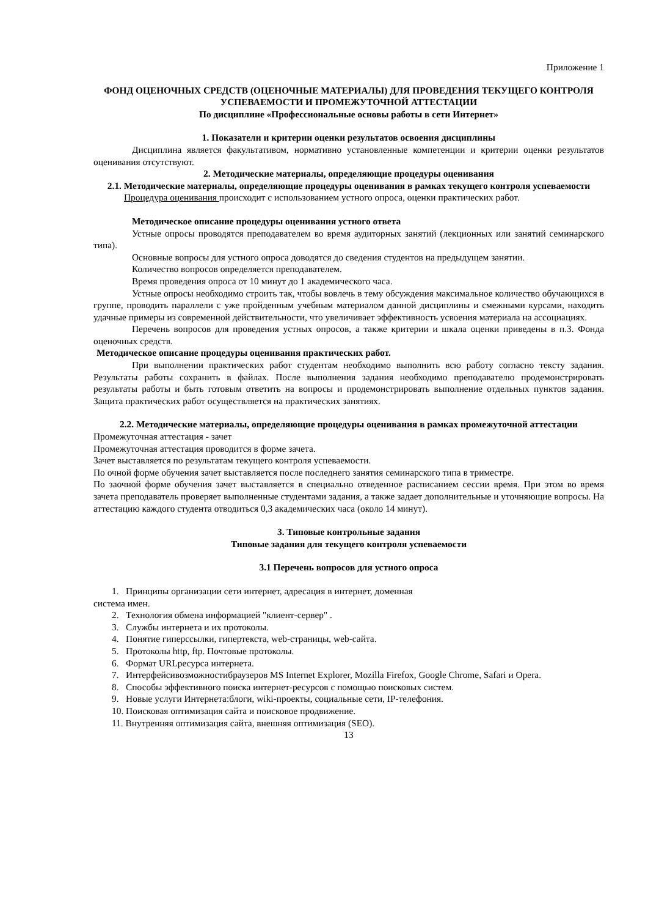Приложение 1
ФОНД ОЦЕНОЧНЫХ СРЕДСТВ (ОЦЕНОЧНЫЕ МАТЕРИАЛЫ) ДЛЯ ПРОВЕДЕНИЯ ТЕКУЩЕГО КОНТРОЛЯ УСПЕВАЕМОСТИ И ПРОМЕЖУТОЧНОЙ АТТЕСТАЦИИ
По дисциплине «Профессиональные основы работы в сети Интернет»
1. Показатели и критерии оценки результатов освоения дисциплины
Дисциплина является факультативом, нормативно установленные компетенции и критерии оценки результатов оценивания отсутствуют.
2. Методические материалы, определяющие процедуры оценивания
2.1. Методические материалы, определяющие процедуры оценивания в рамках текущего контроля успеваемости
Процедура оценивания происходит с использованием устного опроса, оценки практических работ.
Методическое описание процедуры оценивания устного ответа
Устные опросы проводятся преподавателем во время аудиторных занятий (лекционных или занятий семинарского типа).
Основные вопросы для устного опроса доводятся до сведения студентов на предыдущем занятии.
Количество вопросов определяется преподавателем.
Время проведения опроса от 10 минут до 1 академического часа.
Устные опросы необходимо строить так, чтобы вовлечь в тему обсуждения максимальное количество обучающихся в группе, проводить параллели с уже пройденным учебным материалом данной дисциплины и смежными курсами, находить удачные примеры из современной действительности, что увеличивает эффективность усвоения материала на ассоциациях.
Перечень вопросов для проведения устных опросов, а также критерии и шкала оценки приведены в п.3. Фонда оценочных средств.
Методическое описание процедуры оценивания практических работ.
При выполнении практических работ студентам необходимо выполнить всю работу согласно тексту задания. Результаты работы сохранить в файлах. После выполнения задания необходимо преподавателю продемонстрировать результаты работы и быть готовым ответить на вопросы и продемонстрировать выполнение отдельных пунктов задания. Защита практических работ осуществляется на практических занятиях.
2.2. Методические материалы, определяющие процедуры оценивания в рамках промежуточной аттестации
Промежуточная аттестация - зачет
Промежуточная аттестация проводится в форме зачета.
Зачет выставляется по результатам текущего контроля успеваемости.
По очной форме обучения зачет выставляется после последнего занятия семинарского типа в триместре.
По заочной форме обучения зачет выставляется в специально отведенное расписанием сессии время. При этом во время зачета преподаватель проверяет выполненные студентами задания, а также задает дополнительные и уточняющие вопросы. На аттестацию каждого студента отводиться 0,3 академических часа (около 14 минут).
3. Типовые контрольные задания
Типовые задания для текущего контроля успеваемости
3.1 Перечень вопросов для устного опроса
1. Принципы организации сети интернет, адресация в интернет, доменная
система имен.
2. Технология обмена информацией "клиент-сервер" .
3. Службы интернета и их протоколы.
4. Понятие гиперссылки, гипертекста, web-страницы, web-сайта.
5. Протоколы http, ftp. Почтовые протоколы.
6. Формат URLресурса интернета.
7. Интерфейсивозможностибраузеров MS Internet Explorer, Mozilla Firefox, Google Chrome, Safari и Opera.
8. Способы эффективного поиска интернет-ресурсов с помощью поисковых систем.
9. Новые услуги Интернета:блоги, wiki-проекты, социальные сети, IP-телефония.
10. Поисковая оптимизация сайта и поисковое продвижение.
11. Внутренняя оптимизация сайта, внешняя оптимизация (SEO).
13